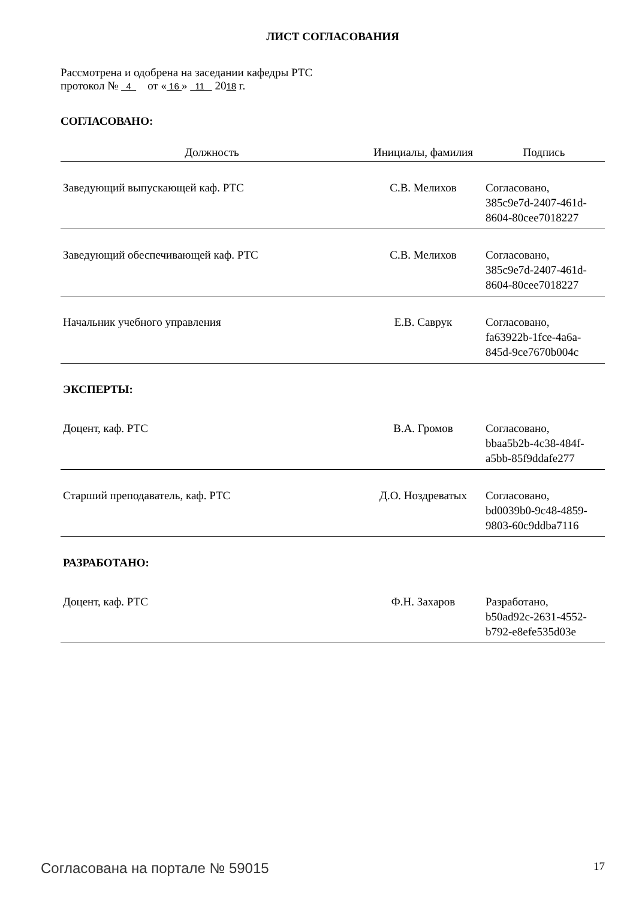ЛИСТ СОГЛАСОВАНИЯ
Рассмотрена и одобрена на заседании кафедры РТС
протокол № 4 от « 16 » 11 2018 г.
СОГЛАСОВАНО:
| Должность | Инициалы, фамилия | Подпись |
| --- | --- | --- |
| Заведующий выпускающей каф. РТС | С.В. Мелихов | Согласовано, 385c9e7d-2407-461d- 8604-80cee7018227 |
| Заведующий обеспечивающей каф. РТС | С.В. Мелихов | Согласовано, 385c9e7d-2407-461d- 8604-80cee7018227 |
| Начальник учебного управления | Е.В. Саврук | Согласовано, fa63922b-1fce-4a6a- 845d-9ce7670b004c |
| ЭКСПЕРТЫ: | | |
| Доцент, каф. РТС | В.А. Громов | Согласовано, bbaa5b2b-4c38-484f- a5bb-85f9ddafe277 |
| Старший преподаватель, каф. РТС | Д.О. Ноздреватых | Согласовано, bd0039b0-9c48-4859- 9803-60c9ddba7116 |
| РАЗРАБОТАНО: | | |
| Доцент, каф. РТС | Ф.Н. Захаров | Разработано, b50ad92c-2631-4552- b792-e8efe535d03e |
Согласована на портале № 59015 17